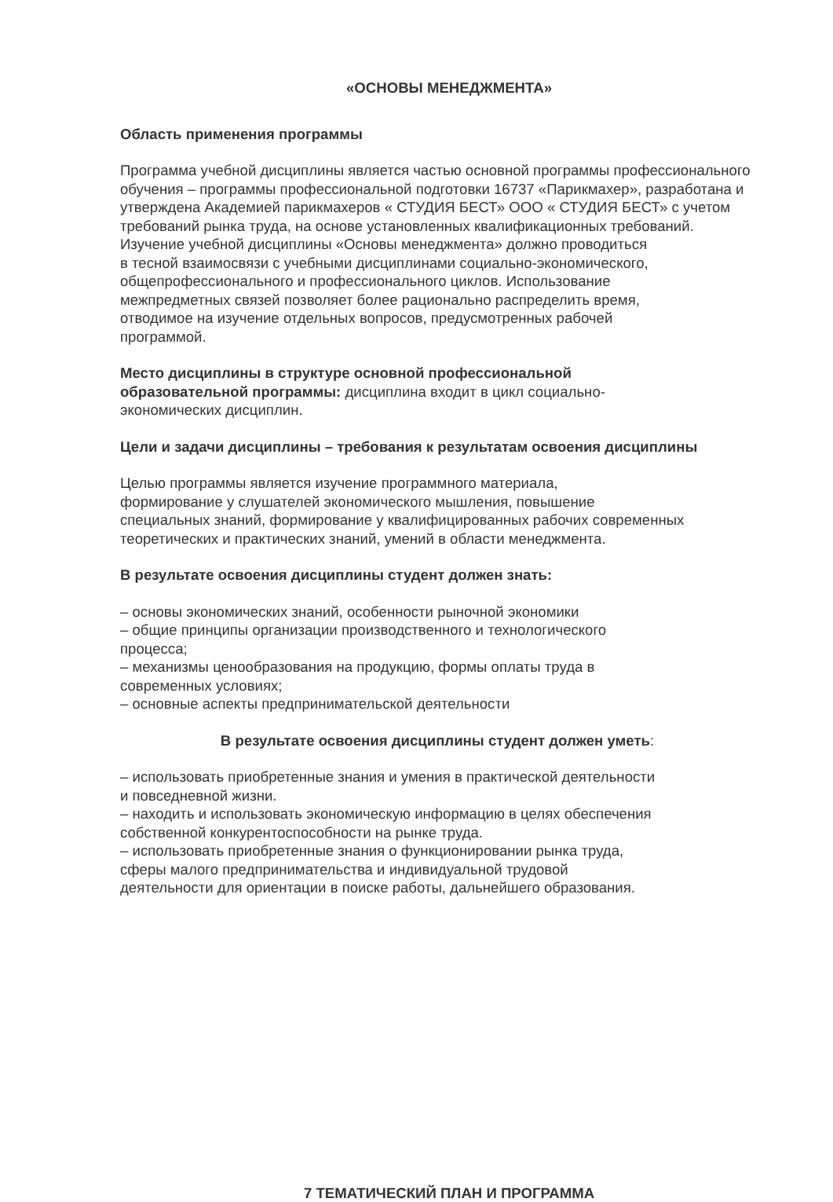«ОСНОВЫ МЕНЕДЖМЕНТА»
Область применения программы
Программа учебной дисциплины является частью основной программы профессионального обучения – программы профессиональной подготовки 16737 «Парикмахер», разработана и утверждена Академией парикмахеров « СТУДИЯ БЕСТ» ООО « СТУДИЯ БЕСТ» с учетом требований рынка труда, на основе установленных квалификационных требований.
Изучение учебной дисциплины «Основы менеджмента» должно проводиться
в тесной взаимосвязи с учебными дисциплинами социально-экономического,
общепрофессионального и профессионального циклов. Использование
межпредметных связей позволяет более рационально распределить время,
отводимое на изучение отдельных вопросов, предусмотренных рабочей
программой.
Место дисциплины в структуре основной профессиональной
образовательной программы: дисциплина входит в цикл социально-
экономических дисциплин.
Цели и задачи дисциплины – требования к результатам освоения дисциплины
Целью программы является изучение программного материала,
формирование у слушателей экономического мышления, повышение
специальных знаний, формирование у квалифицированных рабочих современных
теоретических и практических знаний, умений в области менеджмента.
В результате освоения дисциплины студент должен знать:
– основы экономических знаний, особенности рыночной экономики
– общие принципы организации производственного и технологического
процесса;
– механизмы ценообразования на продукцию, формы оплаты труда в
современных условиях;
– основные аспекты предпринимательской деятельности
В результате освоения дисциплины студент должен уметь:
– использовать приобретенные знания и умения в практической деятельности
и повседневной жизни.
– находить и использовать экономическую информацию в целях обеспечения
собственной конкурентоспособности на рынке труда.
– использовать приобретенные знания о функционировании рынка труда,
сферы малого предпринимательства и индивидуальной трудовой
деятельности для ориентации в поиске работы, дальнейшего образования.
7 ТЕМАТИЧЕСКИЙ ПЛАН И ПРОГРАММА